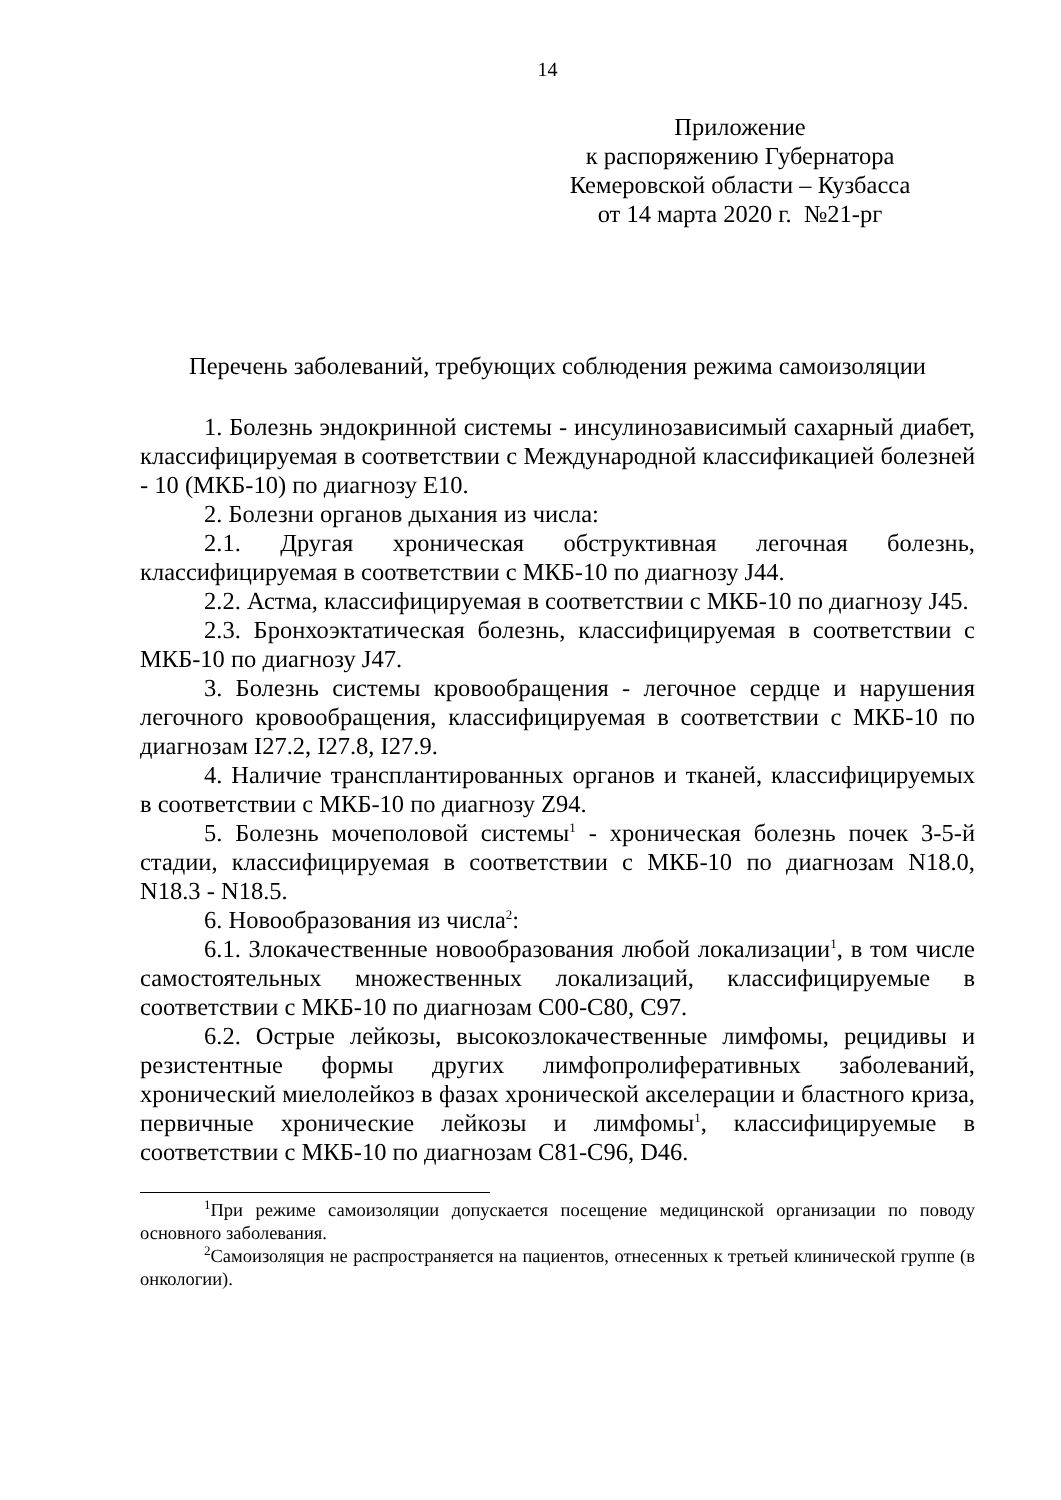14
Приложение
к распоряжению Губернатора
Кемеровской области – Кузбасса
от 14 марта 2020 г. №21-рг
Перечень заболеваний, требующих соблюдения режима самоизоляции
1. Болезнь эндокринной системы - инсулинозависимый сахарный диабет, классифицируемая в соответствии с Международной классификацией болезней - 10 (МКБ-10) по диагнозу E10.
2. Болезни органов дыхания из числа:
2.1. Другая хроническая обструктивная легочная болезнь, классифицируемая в соответствии с МКБ-10 по диагнозу J44.
2.2. Астма, классифицируемая в соответствии с МКБ-10 по диагнозу J45.
2.3. Бронхоэктатическая болезнь, классифицируемая в соответствии с МКБ-10 по диагнозу J47.
3. Болезнь системы кровообращения - легочное сердце и нарушения легочного кровообращения, классифицируемая в соответствии с МКБ-10 по диагнозам I27.2, I27.8, I27.9.
4. Наличие трансплантированных органов и тканей, классифицируемых в соответствии с МКБ-10 по диагнозу Z94.
5. Болезнь мочеполовой системы<sup>1</sup> - хроническая болезнь почек 3-5-й стадии, классифицируемая в соответствии с МКБ-10 по диагнозам N18.0, N18.3 - N18.5.
6. Новообразования из числа<sup>2</sup>:
6.1. Злокачественные новообразования любой локализации<sup>1</sup>, в том числе самостоятельных множественных локализаций, классифицируемые в соответствии с МКБ-10 по диагнозам C00-C80, C97.
6.2. Острые лейкозы, высокозлокачественные лимфомы, рецидивы и резистентные формы других лимфопролиферативных заболеваний, хронический миелолейкоз в фазах хронической акселерации и бластного криза, первичные хронические лейкозы и лимфомы<sup>1</sup>, классифицируемые в соответствии с МКБ-10 по диагнозам C81-C96, D46.
<sup>1</sup> При режиме самоизоляции допускается посещение медицинской организации по поводу основного заболевания.
<sup>2</sup> Самоизоляция не распространяется на пациентов, отнесенных к третьей клинической группе (в онкологии).